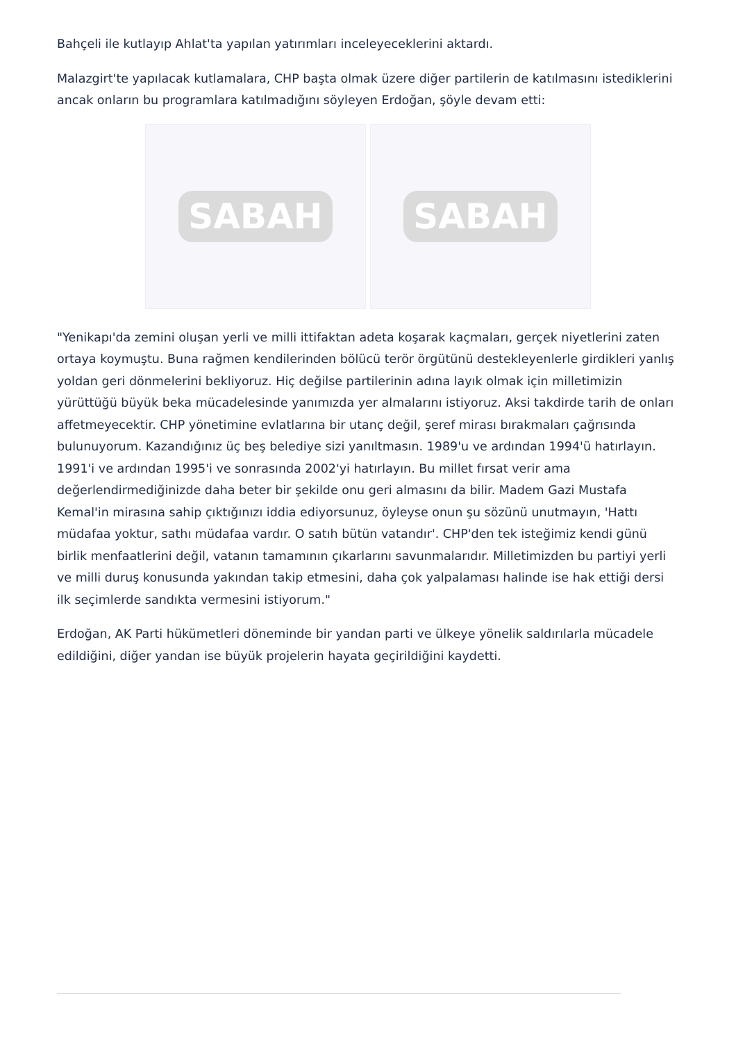Bahçeli ile kutlayıp Ahlat'ta yapılan yatırımları inceleyeceklerini aktardı.
Malazgirt'te yapılacak kutlamalara, CHP başta olmak üzere diğer partilerin de katılmasını istediklerini ancak onların bu programlara katılmadığını söyleyen Erdoğan, şöyle devam etti:
SABAH SABAH
"Yenikapı'da zemini oluşan yerli ve milli ittifaktan adeta koşarak kaçmaları, gerçek niyetlerini zaten ortaya koymuştu. Buna rağmen kendilerinden bölücü terör örgütünü destekleyenlerle girdikleri yanlış yoldan geri dönmelerini bekliyoruz. Hiç değilse partilerinin adına layık olmak için milletimizin yürüttüğü büyük beka mücadelesinde yanımızda yer almalarını istiyoruz. Aksi takdirde tarih de onları affetmeyecektir. CHP yönetimine evlatlarına bir utanç değil, şeref mirası bırakmaları çağrısında bulunuyorum. Kazandığınız üç beş belediye sizi yanıltmasın. 1989'u ve ardından 1994'ü hatırlayın. 1991'i ve ardından 1995'i ve sonrasında 2002'yi hatırlayın. Bu millet fırsat verir ama değerlendirmediğinizde daha beter bir şekilde onu geri almasını da bilir. Madem Gazi Mustafa Kemal'in mirasına sahip çıktığınızı iddia ediyorsunuz, öyleyse onun şu sözünü unutmayın, 'Hattı müdafaa yoktur, sathı müdafaa vardır. O satıh bütün vatandır'. CHP'den tek isteğimiz kendi günü birlik menfaatlerini değil, vatanın tamamının çıkarlarını savunmalarıdır. Milletimizden bu partiyi yerli ve milli duruş konusunda yakından takip etmesini, daha çok yalpalaması halinde ise hak ettiği dersi ilk seçimlerde sandıkta vermesini istiyorum."
Erdoğan, AK Parti hükümetleri döneminde bir yandan parti ve ülkeye yönelik saldırılarla mücadele edildiğini, diğer yandan ise büyük projelerin hayata geçirildiğini kaydetti.